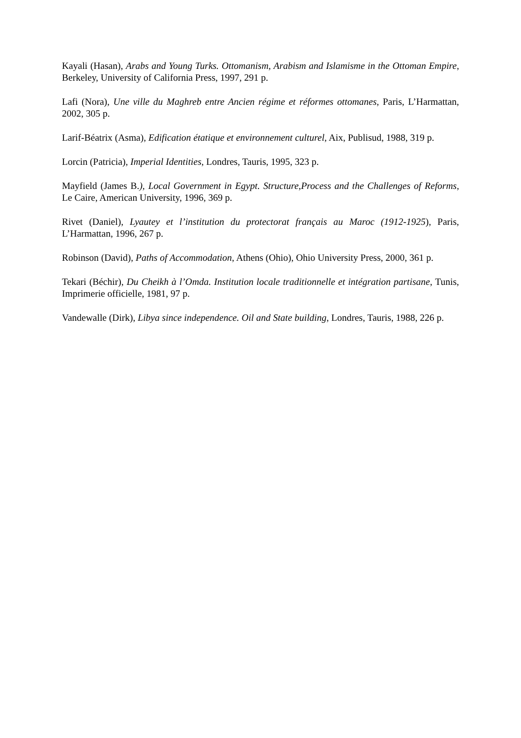Kayali (Hasan), Arabs and Young Turks. Ottomanism, Arabism and Islamisme in the Ottoman Empire, Berkeley, University of California Press, 1997, 291 p.
Lafi (Nora), Une ville du Maghreb entre Ancien régime et réformes ottomanes, Paris, L’Harmattan, 2002, 305 p.
Larif-Béatrix (Asma), Edification étatique et environnement culturel, Aix, Publisud, 1988, 319 p.
Lorcin (Patricia), Imperial Identities, Londres, Tauris, 1995, 323 p.
Mayfield (James B.), Local Government in Egypt. Structure,Process and the Challenges of Reforms, Le Caire, American University, 1996, 369 p.
Rivet (Daniel), Lyautey et l’institution du protectorat français au Maroc (1912-1925), Paris, L’Harmattan, 1996, 267 p.
Robinson (David), Paths of Accommodation, Athens (Ohio), Ohio University Press, 2000, 361 p.
Tekari (Béchir), Du Cheikh à l’Omda. Institution locale traditionnelle et intégration partisane, Tunis, Imprimerie officielle, 1981, 97 p.
Vandewalle (Dirk), Libya since independence. Oil and State building, Londres, Tauris, 1988, 226 p.